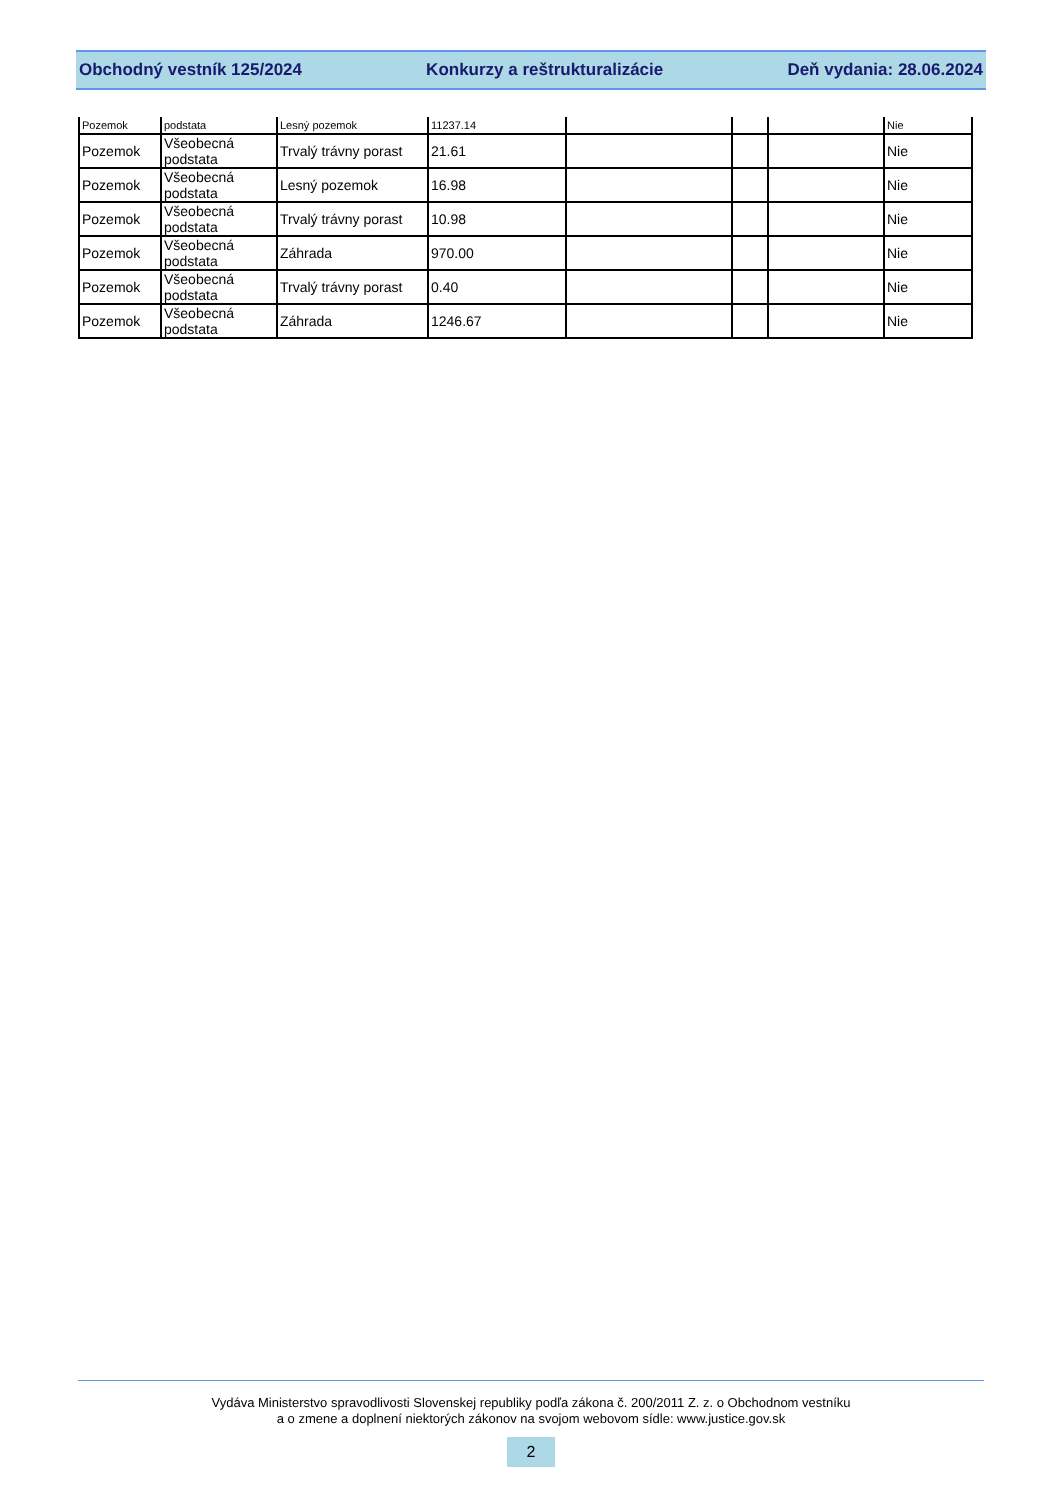Obchodný vestník 125/2024 Konkurzy a reštrukturalizácie Deň vydania: 28.06.2024
| Pozemok | podstata | Lesný pozemok | 11237.14 | | | | Nie |
| Pozemok | Všeobecná podstata | Trvalý trávny porast | 21.61 | | | | Nie |
| Pozemok | Všeobecná podstata | Lesný pozemok | 16.98 | | | | Nie |
| Pozemok | Všeobecná podstata | Trvalý trávny porast | 10.98 | | | | Nie |
| Pozemok | Všeobecná podstata | Záhrada | 970.00 | | | | Nie |
| Pozemok | Všeobecná podstata | Trvalý trávny porast | 0.40 | | | | Nie |
| Pozemok | Všeobecná podstata | Záhrada | 1246.67 | | | | Nie |
Vydáva Ministerstvo spravodlivosti Slovenskej republiky podľa zákona č. 200/2011 Z. z. o Obchodnom vestníku
a o zmene a doplnení niektorých zákonov na svojom webovom sídle: www.justice.gov.sk
2